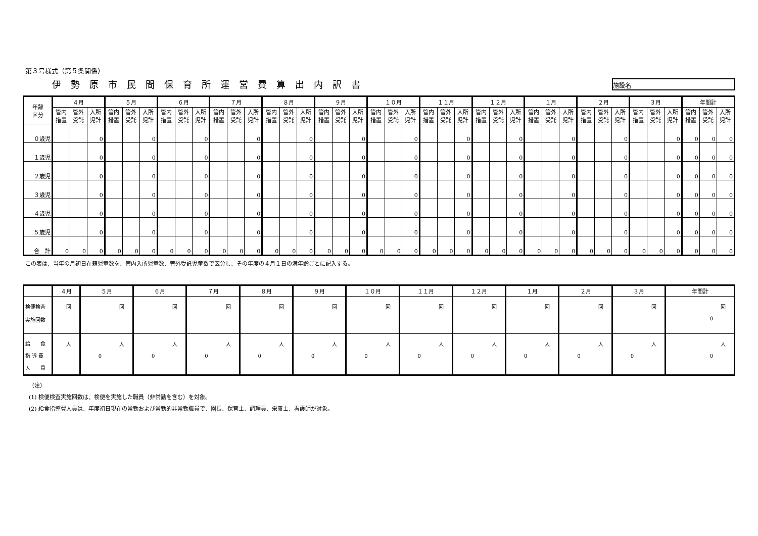第３号様式（第５条関係）
伊勢原市民間保育所運営費算出内訳書
施設名
| 年齢 区分 | ４月 | | | ５月 | | | ６月 | | | ７月 | | | ８月 | | | ９月 | | | １０月 | | | １１月 | | | １２月 | | | １月 | | | ２月 | | | ３月 | | | 年間計 | | |
| --- | --- | --- | --- | --- | --- | --- | --- | --- | --- | --- | --- | --- | --- | --- | --- | --- | --- | --- | --- | --- | --- | --- | --- | --- | --- | --- | --- | --- | --- | --- | --- | --- | --- | --- | --- | --- | --- | --- | --- |
| | 管内措置 | 管外受託 | 入所児計 | 管内措置 | 管外受託 | 入所児計 | 管内措置 | 管外受託 | 入所児計 | 管内措置 | 管外受託 | 入所児計 | 管内措置 | 管外受託 | 入所児計 | 管内措置 | 管外受託 | 入所児計 | 管内措置 | 管外受託 | 入所児計 | 管内措置 | 管外受託 | 入所児計 | 管内措置 | 管外受託 | 入所児計 | 管内措置 | 管外受託 | 入所児計 | 管内措置 | 管外受託 | 入所児計 | 管内措置 | 管外受託 | 入所児計 | 管内措置 | 管外受託 | 入所児計 |
| ０歳児 | | | 0 | | | 0 | | | 0 | | | 0 | | | 0 | | | 0 | | | 0 | | | 0 | | | 0 | | | 0 | | | 0 | | | 0 | 0 | 0 | 0 |
| １歳児 | | | 0 | | | 0 | | | 0 | | | 0 | | | 0 | | | 0 | | | 0 | | | 0 | | | 0 | | | 0 | | | 0 | | | 0 | 0 | 0 | 0 |
| ２歳児 | | | 0 | | | 0 | | | 0 | | | 0 | | | 0 | | | 0 | | | 0 | | | 0 | | | 0 | | | 0 | | | 0 | | | 0 | 0 | 0 | 0 |
| ３歳児 | | | 0 | | | 0 | | | 0 | | | 0 | | | 0 | | | 0 | | | 0 | | | 0 | | | 0 | | | 0 | | | 0 | | | 0 | 0 | 0 | 0 |
| ４歳児 | | | 0 | | | 0 | | | 0 | | | 0 | | | 0 | | | 0 | | | 0 | | | 0 | | | 0 | | | 0 | | | 0 | | | 0 | 0 | 0 | 0 |
| ５歳児 | | | 0 | | | 0 | | | 0 | | | 0 | | | 0 | | | 0 | | | 0 | | | 0 | | | 0 | | | 0 | | | 0 | | | 0 | 0 | 0 | 0 |
| 合 計 | 0 | 0 | 0 | 0 | 0 | 0 | 0 | 0 | 0 | 0 | 0 | 0 | 0 | 0 | 0 | 0 | 0 | 0 | 0 | 0 | 0 | 0 | 0 | 0 | 0 | 0 | 0 | 0 | 0 | 0 | 0 | 0 | 0 | 0 | 0 | 0 | 0 | 0 | 0 |
この表は、当年の月初日在籍児童数を、管内入所児童数、管外受託児童数で区分し、その年度の４月１日の満年齢ごとに記入する。
| | ４月 | ５月 | ６月 | ７月 | ８月 | ９月 | １０月 | １１月 | １２月 | １月 | ２月 | ３月 | 年間計 |
| --- | --- | --- | --- | --- | --- | --- | --- | --- | --- | --- | --- | --- | --- |
| 検便検査 実施回数 | 回 | 回 | 回 | 回 | 回 | 回 | 回 | 回 | 回 | 回 | 回 | 回 | 回 0 |
| 給 食 指 導 費 人 員 | 人 | 人 0 | 人 0 | 人 0 | 人 0 | 人 0 | 人 0 | 人 0 | 人 0 | 人 0 | 人 0 | 人 0 | 人 0 |
（注）
(1) 検便検査実施回数は、検便を実施した職員（非常勤を含む）を対象。
(2) 給食指導費人員は、年度初日現在の常勤および常勤的非常勤職員で、園長、保育士、調理員、栄養士、看護師が対象。